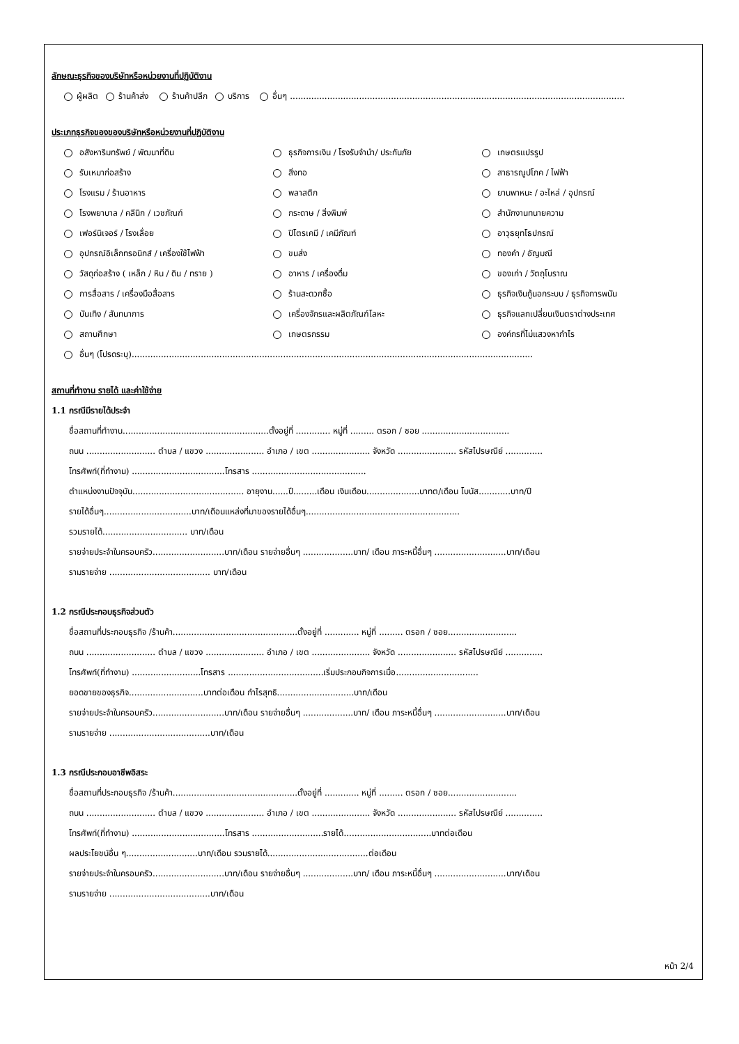ลักษณะธุรกิจของบริษัทหรือหน่วยงานที่ปฏิบัติงาน
ผู้ผลิต ร้านค้าส่ง ร้านค้าปลีก บริการ อื่นๆ ..............................................................................................................................
ประเภทธุรกิจของของบริษัทหรือหน่วยงานที่ปฏิบัติงาน
อสังหาริมทรัพย์ / พัฒนาที่ดิน
ธุรกิจการเงิน / โรงรับจำนำ/ ประกันภัย
เกษตรแปรรูป
รับเหมาก่อสร้าง
สิ่งทอ
สาธารณูปโภค / ไฟฟ้า
โรงแรม / ร้านอาหาร
พลาสติก
ยานพาหนะ / อะไหล่ / อุปกรณ์
โรงพยาบาล / คลีนิก / เวชภัณฑ์
กระดาษ / สิ่งพิมพ์
สำนักงานทนายความ
เฟอร์นิเจอร์ / โรงเลื่อย
ปิโตรเคมี / เคมีภัณฑ์
อาวุธยุทโธปกรณ์
อุปกรณ์อิเล็กทรอนิกส์ / เครื่องใช้ไฟฟ้า
ขนส่ง
ทองคำ / อัญมณี
วัสดุก่อสร้าง ( เหล็ก / หิน / ดิน / ทราย )
อาหาร / เครื่องดื่ม
ของเก่า / วัตถุโบราณ
การสื่อสาร / เครื่องมือสื่อสาร
ร้านสะดวกซื้อ
ธุรกิจเงินกู้นอกระบบ / ธุรกิจการพนัน
บันเทิง / สันทนาการ
เครื่องจักรและผลิตภัณฑ์โลหะ
ธุรกิจแลกเปลี่ยนเงินตราต่างประเทศ
สถานศึกษา
เกษตรกรรม
องค์กรที่ไม่แสวงหากำไร
อื่นๆ (โปรดระบุ).......................................................................................................................................................
สถานที่ทำงาน รายได้ และค่าใช้จ่าย
1.1 กรณีมีรายได้ประจำ
ชื่อสถานที่ทำงาน.......................................................ตั้งอยู่ที่ ............. หมู่ที่ ......... ตรอก / ซอย .................................
ถนน .......................... ตำบล / แขวง ...................... อำเภอ / เขต ...................... จังหวัด ...................... รหัสไปรษณีย์ ..............
โทรศัพท์(ที่ทำงาน) ...................................โทรสาร ...........................................
ตำแหน่งงานปัจจุบัน.......................................... อายุงาน......ปี.........เดือน เงินเดือน....................บาทต/เดือน โบนัส............บาท/ปี
รายได้อื่นๆ.................................บาท/เดือนแหล่งที่มาของรายได้อื่นๆ..........................................................
รวมรายได้................................ บาท/เดือน
รายจ่ายประจำในครอบครัว...........................บาท/เดือน รายจ่ายอื่นๆ ...................บาท/ เดือน ภาระหนี้อื่นๆ ...........................บาท/เดือน
รามรายจ่าย ...................................... บาท/เดือน
1.2 กรณีประกอบธุรกิจส่วนตัว
ชื่อสถานที่ประกอบธุรกิจ /ร้านค้า...............................................ตั้งอยู่ที่ ............. หมู่ที่ ......... ตรอก / ซอย..........................
ถนน .......................... ตำบล / แขวง ...................... อำเภอ / เขต ...................... จังหวัด ...................... รหัสไปรษณีย์ ..............
โทรศัพท์(ที่ทำงาน) ..........................โทรสาร ....................................เริ่มประกอบกิจการเมื่อ...............................
ยอดขายของธุรกิจ............................บาทต่อเดือน กำไรสุทธิ.............................บาท/เดือน
รายจ่ายประจำในครอบครัว...........................บาท/เดือน รายจ่ายอื่นๆ ...................บาท/ เดือน ภาระหนี้อื่นๆ ...........................บาท/เดือน
รามรายจ่าย ......................................บาท/เดือน
1.3 กรณีประกอบอาชีพอิสระ
ชื่อสถานที่ประกอบธุรกิจ /ร้านค้า...............................................ตั้งอยู่ที่ ............. หมู่ที่ ......... ตรอก / ซอย..........................
ถนน .......................... ตำบล / แขวง ...................... อำเภอ / เขต ...................... จังหวัด ...................... รหัสไปรษณีย์ ..............
โทรศัพท์(ที่ทำงาน) ...................................โทรสาร ...........................รายได้.................................บาทต่อเดือน
ผลประโยชน์อื่น ๆ...........................บาท/เดือน รวมรายได้......................................ต่อเดือน
รายจ่ายประจำในครอบครัว...........................บาท/เดือน รายจ่ายอื่นๆ ...................บาท/ เดือน ภาระหนี้อื่นๆ ...........................บาท/เดือน
รามรายจ่าย ......................................บาท/เดือน
หน้า 2/4